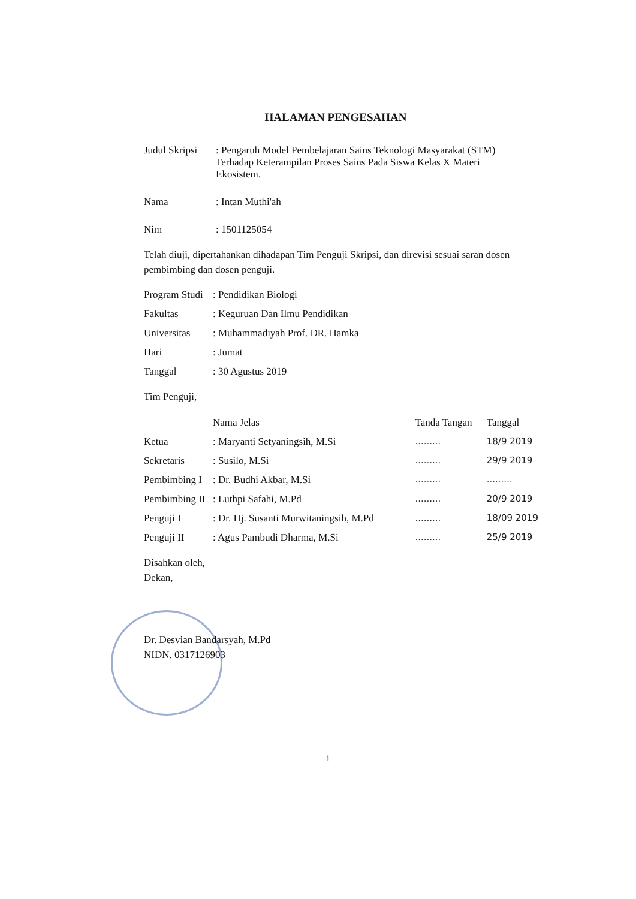HALAMAN PENGESAHAN
| Judul Skripsi | : Pengaruh Model Pembelajaran Sains Teknologi Masyarakat (STM) Terhadap Keterampilan Proses Sains Pada Siswa Kelas X Materi Ekosistem. |
| Nama | : Intan Muthi'ah |
| Nim | : 1501125054 |
Telah diuji, dipertahankan dihadapan Tim Penguji Skripsi, dan direvisi sesuai saran dosen pembimbing dan dosen penguji.
| Program Studi | : Pendidikan Biologi |
| Fakultas | : Keguruan Dan Ilmu Pendidikan |
| Universitas | : Muhammadiyah Prof. DR. Hamka |
| Hari | : Jumat |
| Tanggal | : 30 Agustus 2019 |
Tim Penguji,
| | Nama Jelas | Tanda Tangan | Tanggal |
| --- | --- | --- | --- |
| Ketua | : Maryanti Setyaningsih, M.Si | ......... | 18/9 2019 |
| Sekretaris | : Susilo, M.Si | ......... | 29/9 2019 |
| Pembimbing I | : Dr. Budhi Akbar, M.Si | ......... | ......... |
| Pembimbing II | : Luthpi Safahi, M.Pd | ......... | 20/9 2019 |
| Penguji I | : Dr. Hj. Susanti Murwitaningsih, M.Pd | ......... | 18/09 2019 |
| Penguji II | : Agus Pambudi Dharma, M.Si | ......... | 25/9 2019 |
Disahkan oleh,
Dekan,
Dr. Desvian Bandarsyah, M.Pd
NIDN. 0317126903
i